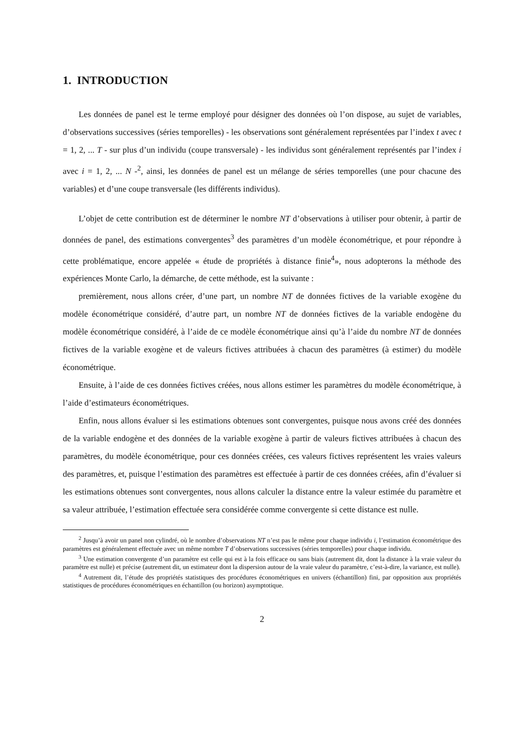1. INTRODUCTION
Les données de panel est le terme employé pour désigner des données où l’on dispose, au sujet de variables, d’observations successives (séries temporelles) - les observations sont généralement représentées par l’index t avec t = 1, 2, ... T - sur plus d’un individu (coupe transversale) - les individus sont généralement représentés par l’index i avec i = 1, 2, ... N -<sup>2</sup>, ainsi, les données de panel est un mélange de séries temporelles (une pour chacune des variables) et d’une coupe transversale (les différents individus).
L’objet de cette contribution est de déterminer le nombre NT d’observations à utiliser pour obtenir, à partir de données de panel, des estimations convergentes<sup>3</sup> des paramètres d’un modèle économétrique, et pour répondre à cette problématique, encore appelée « étude de propriétés à distance finie<sup>4</sup>», nous adopterons la méthode des expériences Monte Carlo, la démarche, de cette méthode, est la suivante :
premièrement, nous allons créer, d’une part, un nombre NT de données fictives de la variable exogène du modèle économétrique considéré, d’autre part, un nombre NT de données fictives de la variable endogène du modèle économétrique considéré, à l’aide de ce modèle économétrique ainsi qu’à l’aide du nombre NT de données fictives de la variable exogène et de valeurs fictives attribuées à chacun des paramètres (à estimer) du modèle économétrique.
Ensuite, à l’aide de ces données fictives créées, nous allons estimer les paramètres du modèle économétrique, à l’aide d’estimateurs économétriques.
Enfin, nous allons évaluer si les estimations obtenues sont convergentes, puisque nous avons créé des données de la variable endogène et des données de la variable exogène à partir de valeurs fictives attribuées à chacun des paramètres, du modèle économétrique, pour ces données créées, ces valeurs fictives représentent les vraies valeurs des paramètres, et, puisque l’estimation des paramètres est effectuée à partir de ces données créées, afin d’évaluer si les estimations obtenues sont convergentes, nous allons calculer la distance entre la valeur estimée du paramètre et sa valeur attribuée, l’estimation effectuée sera considérée comme convergente si cette distance est nulle.
<sup>2</sup> Jusqu’à avoir un panel non cylindré, où le nombre d’observations NT n’est pas le même pour chaque individu i, l’estimation économétrique des paramètres est généralement effectuée avec un même nombre T d’observations successives (séries temporelles) pour chaque individu.
<sup>3</sup> Une estimation convergente d’un paramètre est celle qui est à la fois efficace ou sans biais (autrement dit, dont la distance à la vraie valeur du paramètre est nulle) et précise (autrement dit, un estimateur dont la dispersion autour de la vraie valeur du paramètre, c’est-à-dire, la variance, est nulle).
<sup>4</sup> Autrement dit, l’étude des propriétés statistiques des procédures économétriques en univers (échantillon) fini, par opposition aux propriétés statistiques de procédures économétriques en échantillon (ou horizon) asymptotique.
2